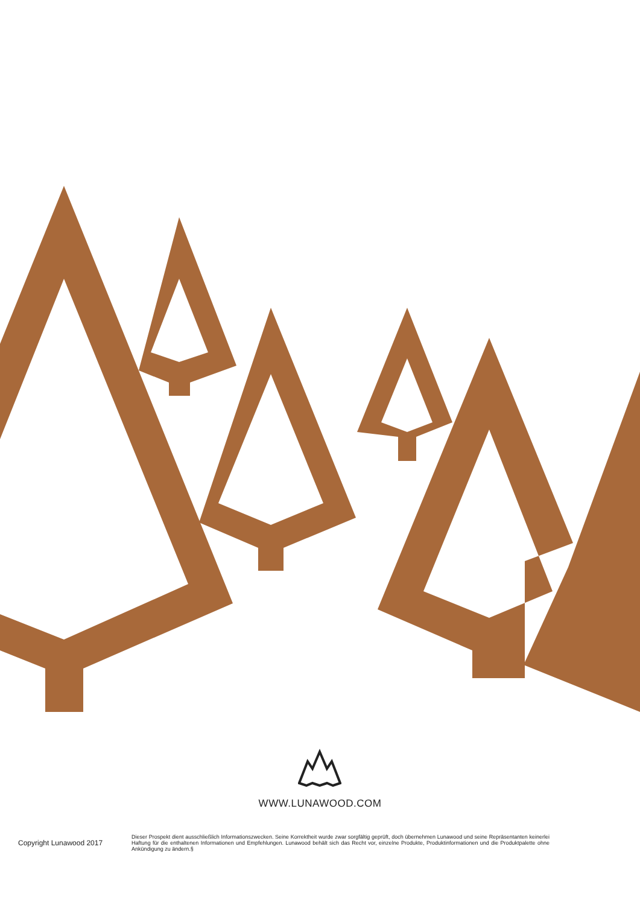WWW.LUNAWOOD.COM
Copyright Lunawood 2017
Dieser Prospekt dient ausschließlich Informationszwecken. Seine Korrektheit wurde zwar sorgfältig geprüft, doch übernehmen Lunawood und seine Repräsentanten keinerlei Haftung für die enthaltenen Informationen und Empfehlungen. Lunawood behält sich das Recht vor, einzelne Produkte, Produktinformationen und die Produktpalette ohne Ankündigung zu ändern.§